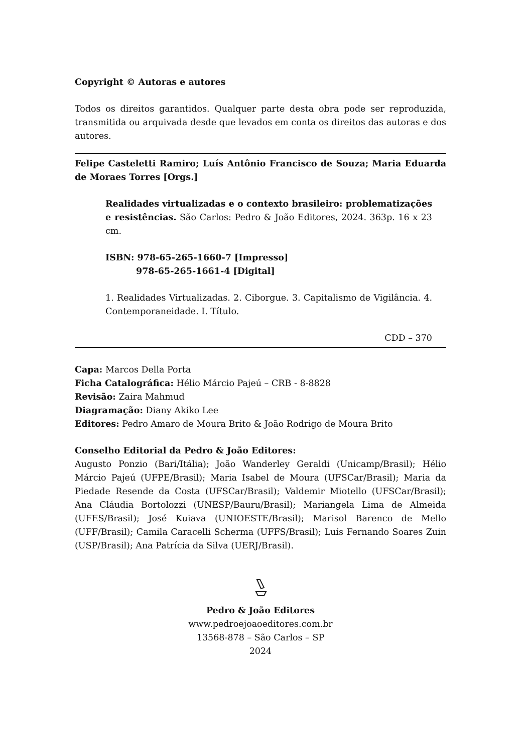Copyright © Autoras e autores
Todos os direitos garantidos. Qualquer parte desta obra pode ser reproduzida, transmitida ou arquivada desde que levados em conta os direitos das autoras e dos autores.
Felipe Casteletti Ramiro; Luís Antônio Francisco de Souza; Maria Eduarda de Moraes Torres [Orgs.]
Realidades virtualizadas e o contexto brasileiro: problematizações e resistências. São Carlos: Pedro & João Editores, 2024. 363p. 16 x 23 cm.
ISBN: 978-65-265-1660-7 [Impresso]
978-65-265-1661-4 [Digital]
1. Realidades Virtualizadas. 2. Ciborgue. 3. Capitalismo de Vigilância. 4. Contemporaneidade. I. Título.
CDD – 370
Capa: Marcos Della Porta
Ficha Catalográfica: Hélio Márcio Pajeú – CRB - 8-8828
Revisão: Zaira Mahmud
Diagramação: Diany Akiko Lee
Editores: Pedro Amaro de Moura Brito & João Rodrigo de Moura Brito
Conselho Editorial da Pedro & João Editores:
Augusto Ponzio (Bari/Itália); João Wanderley Geraldi (Unicamp/Brasil); Hélio Márcio Pajeú (UFPE/Brasil); Maria Isabel de Moura (UFSCar/Brasil); Maria da Piedade Resende da Costa (UFSCar/Brasil); Valdemir Miotello (UFSCar/Brasil); Ana Cláudia Bortolozzi (UNESP/Bauru/Brasil); Mariangela Lima de Almeida (UFES/Brasil); José Kuiava (UNIOESTE/Brasil); Marisol Barenco de Mello (UFF/Brasil); Camila Caracelli Scherma (UFFS/Brasil); Luís Fernando Soares Zuin (USP/Brasil); Ana Patrícia da Silva (UERJ/Brasil).
Pedro & João Editores
www.pedroejoaoeditores.com.br
13568-878 – São Carlos – SP
2024